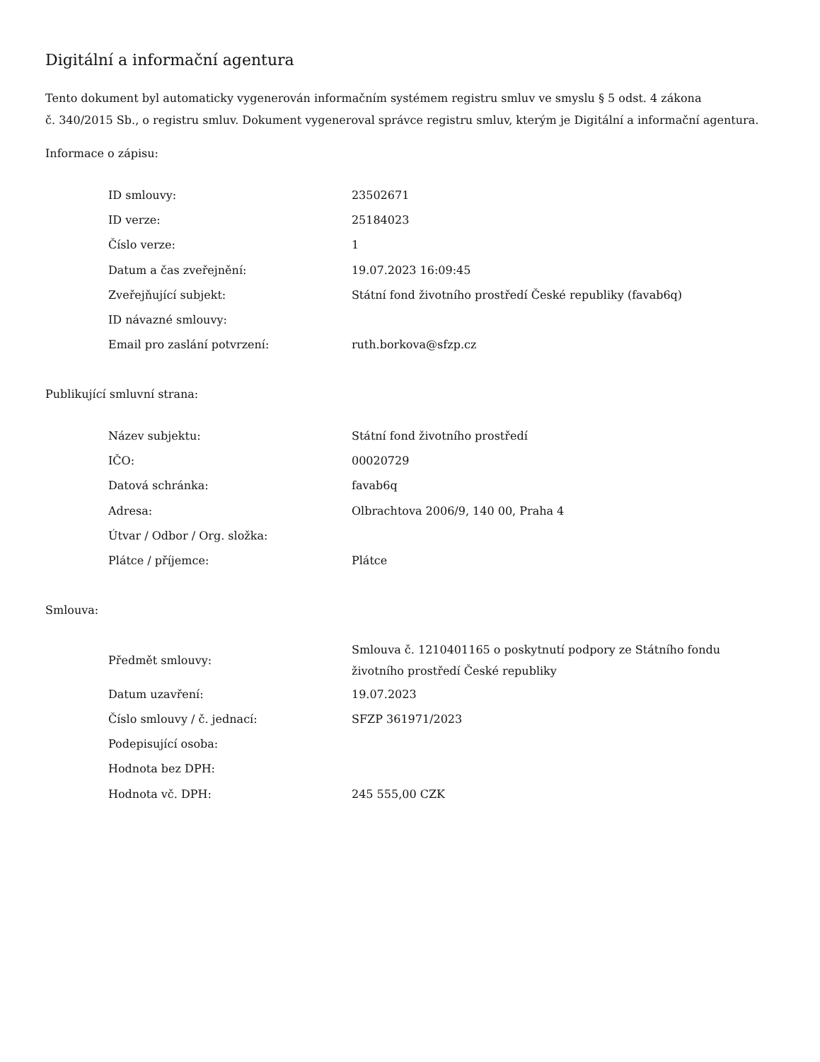Digitální a informační agentura
Tento dokument byl automaticky vygenerován informačním systémem registru smluv ve smyslu § 5 odst. 4 zákona
č. 340/2015 Sb., o registru smluv. Dokument vygeneroval správce registru smluv, kterým je Digitální a informační agentura.
Informace o zápisu:
| ID smlouvy: | 23502671 |
| ID verze: | 25184023 |
| Číslo verze: | 1 |
| Datum a čas zveřejnění: | 19.07.2023 16:09:45 |
| Zveřejňující subjekt: | Státní fond životního prostředí České republiky (favab6q) |
| ID návazné smlouvy: | |
| Email pro zaslání potvrzení: | ruth.borkova@sfzp.cz |
Publikující smluvní strana:
| Název subjektu: | Státní fond životního prostředí |
| IČO: | 00020729 |
| Datová schránka: | favab6q |
| Adresa: | Olbrachtova 2006/9, 140 00, Praha 4 |
| Útvar / Odbor / Org. složka: | |
| Plátce / příjemce: | Plátce |
Smlouva:
| Předmět smlouvy: | Smlouva č. 1210401165 o poskytnutí podpory ze Státního fondu životního prostředí České republiky |
| Datum uzavření: | 19.07.2023 |
| Číslo smlouvy / č. jednací: | SFZP 361971/2023 |
| Podepisující osoba: | |
| Hodnota bez DPH: | |
| Hodnota vč. DPH: | 245 555,00 CZK |